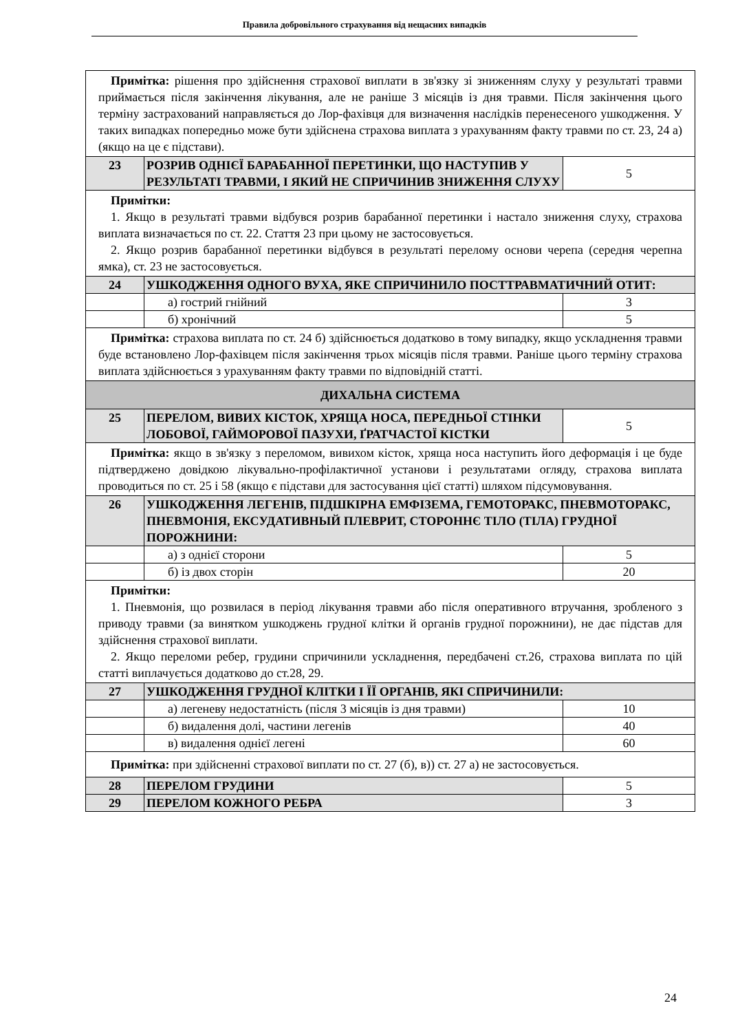Правила добровільного страхування від нещасних випадків
| Примітка: рішення про здійснення страхової виплати в зв'язку зі зниженням слуху у результаті травми приймається після закінчення лікування, але не раніше 3 місяців із дня травми. Після закінчення цього терміну застрахований направляється до Лор-фахівця для визначення наслідків перенесеного ушкодження. У таких випадках попередньо може бути здійснена страхова виплата з урахуванням факту травми по ст. 23, 24 а) (якщо на це є підстави). | | |
| 23 | РОЗРИВ ОДНІЄЇ БАРАБАННОЇ ПЕРЕТИНКИ, ЩО НАСТУПИВ У РЕЗУЛЬТАТІ ТРАВМИ, І ЯКИЙ НЕ СПРИЧИНИВ ЗНИЖЕННЯ СЛУХУ | 5 |
| Примітки: 1. Якщо в результаті травми відбувся розрив барабанної перетинки і настало зниження слуху, страхова виплата визначається по ст. 22. Стаття 23 при цьому не застосовується. 2. Якщо розрив барабанної перетинки відбувся в результаті перелому основи черепа (середня черепна ямка), ст. 23 не застосовується. | | |
| 24 | УШКОДЖЕННЯ ОДНОГО ВУХА, ЯКЕ СПРИЧИНИЛО ПОСТТРАВМАТИЧНИЙ ОТИТ: | |
| | а) гострий гнійний | 3 |
| | б) хронічний | 5 |
| Примітка: страхова виплата по ст. 24 б) здійснюється додатково в тому випадку, якщо ускладнення травми буде встановлено Лор-фахівцем після закінчення трьох місяців після травми. Раніше цього терміну страхова виплата здійснюється з урахуванням факту травми по відповідній статті. | | |
| ДИХАЛЬНА СИСТЕМА | | |
| 25 | ПЕРЕЛОМ, ВИВИХ КІСТОК, ХРЯЩА НОСА, ПЕРЕДНЬОЇ СТІНКИ ЛОБОВОЇ, ГАЙМОРОВОЇ ПАЗУХИ, ҐРАТЧАСТОЇ КІСТКИ | 5 |
| Примітка: якщо в зв'язку з переломом, вивихом кісток, хряща носа наступить його деформація і це буде підтверджено довідкою лікувально-профілактичної установи і результатами огляду, страхова виплата проводиться по ст. 25 і 58 (якщо є підстави для застосування цієї статті) шляхом підсумовування. | | |
| 26 | УШКОДЖЕННЯ ЛЕГЕНІВ, ПІДШКІРНА ЕМФІЗЕМА, ГЕМОТОРАКС, ПНЕВМОТОРАКС, ПНЕВМОНІЯ, ЕКСУДАТИВНЫЙ ПЛЕВРИТ, СТОРОННЄ ТІЛО (ТІЛА) ГРУДНОЇ ПОРОЖНИНИ: | |
| | а) з однієї сторони | 5 |
| | б) із двох сторін | 20 |
| Примітки: 1. Пневмонія, що розвилася в період лікування травми або після оперативного втручання, зробленого з приводу травми (за винятком ушкоджень грудної клітки й органів грудної порожнини), не дає підстав для здійснення страхової виплати. 2. Якщо переломи ребер, грудини спричинили ускладнення, передбачені ст.26, страхова виплата по цій статті виплачується додатково до ст.28, 29. | | |
| 27 | УШКОДЖЕННЯ ГРУДНОЇ КЛІТКИ І ЇЇ ОРГАНІВ, ЯКІ СПРИЧИНИЛИ: | |
| | а) легеневу недостатність (після 3 місяців із дня травми) | 10 |
| | б) видалення долі, частини легенів | 40 |
| | в) видалення однієї легені | 60 |
| Примітка: при здійсненні страхової виплати по ст. 27 (б), в)) ст. 27 а) не застосовується. | | |
| 28 | ПЕРЕЛОМ ГРУДИНИ | 5 |
| 29 | ПЕРЕЛОМ КОЖНОГО РЕБРА | 3 |
24